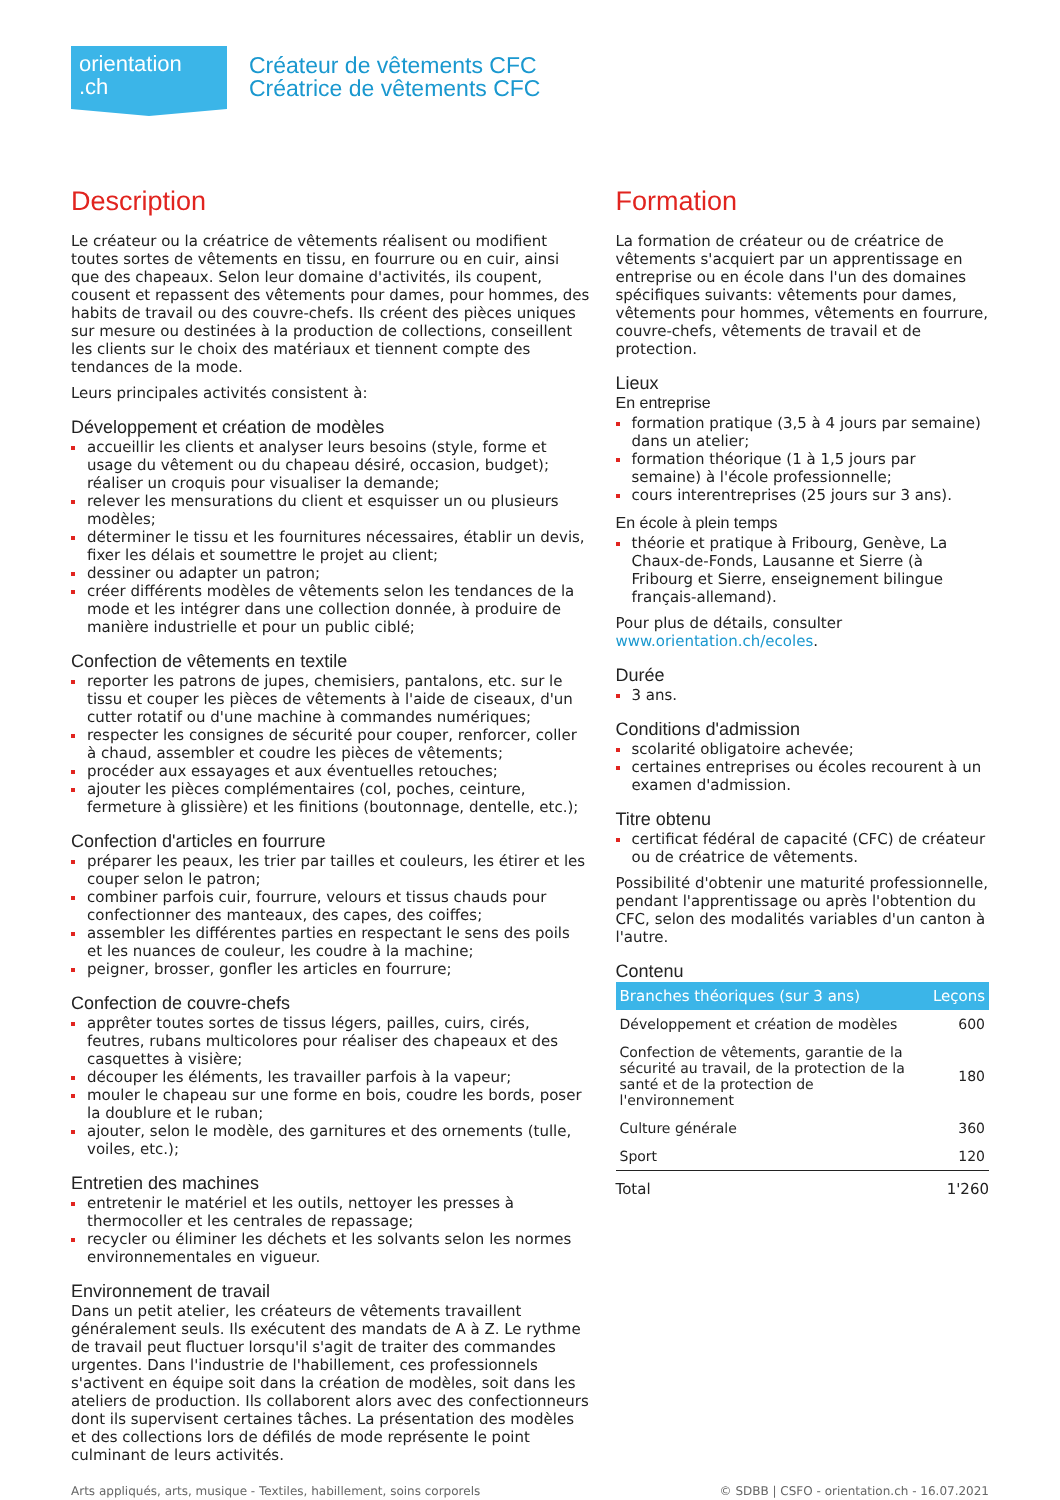orientation
.ch
Créateur de vêtements CFC
Créatrice de vêtements CFC
Description
Le créateur ou la créatrice de vêtements réalisent ou modifient toutes sortes de vêtements en tissu, en fourrure ou en cuir, ainsi que des chapeaux. Selon leur domaine d'activités, ils coupent, cousent et repassent des vêtements pour dames, pour hommes, des habits de travail ou des couvre-chefs. Ils créent des pièces uniques sur mesure ou destinées à la production de collections, conseillent les clients sur le choix des matériaux et tiennent compte des tendances de la mode.
Leurs principales activités consistent à:
Développement et création de modèles
accueillir les clients et analyser leurs besoins (style, forme et usage du vêtement ou du chapeau désiré, occasion, budget); réaliser un croquis pour visualiser la demande;
relever les mensurations du client et esquisser un ou plusieurs modèles;
déterminer le tissu et les fournitures nécessaires, établir un devis, fixer les délais et soumettre le projet au client;
dessiner ou adapter un patron;
créer différents modèles de vêtements selon les tendances de la mode et les intégrer dans une collection donnée, à produire de manière industrielle et pour un public ciblé;
Confection de vêtements en textile
reporter les patrons de jupes, chemisiers, pantalons, etc. sur le tissu et couper les pièces de vêtements à l'aide de ciseaux, d'un cutter rotatif ou d'une machine à commandes numériques;
respecter les consignes de sécurité pour couper, renforcer, coller à chaud, assembler et coudre les pièces de vêtements;
procéder aux essayages et aux éventuelles retouches;
ajouter les pièces complémentaires (col, poches, ceinture, fermeture à glissière) et les finitions (boutonnage, dentelle, etc.);
Confection d'articles en fourrure
préparer les peaux, les trier par tailles et couleurs, les étirer et les couper selon le patron;
combiner parfois cuir, fourrure, velours et tissus chauds pour confectionner des manteaux, des capes, des coiffes;
assembler les différentes parties en respectant le sens des poils et les nuances de couleur, les coudre à la machine;
peigner, brosser, gonfler les articles en fourrure;
Confection de couvre-chefs
apprêter toutes sortes de tissus légers, pailles, cuirs, cirés, feutres, rubans multicolores pour réaliser des chapeaux et des casquettes à visière;
découper les éléments, les travailler parfois à la vapeur;
mouler le chapeau sur une forme en bois, coudre les bords, poser la doublure et le ruban;
ajouter, selon le modèle, des garnitures et des ornements (tulle, voiles, etc.);
Entretien des machines
entretenir le matériel et les outils, nettoyer les presses à thermocoller et les centrales de repassage;
recycler ou éliminer les déchets et les solvants selon les normes environnementales en vigueur.
Environnement de travail
Dans un petit atelier, les créateurs de vêtements travaillent généralement seuls. Ils exécutent des mandats de A à Z. Le rythme de travail peut fluctuer lorsqu'il s'agit de traiter des commandes urgentes. Dans l'industrie de l'habillement, ces professionnels s'activent en équipe soit dans la création de modèles, soit dans les ateliers de production. Ils collaborent alors avec des confectionneurs dont ils supervisent certaines tâches. La présentation des modèles et des collections lors de défilés de mode représente le point culminant de leurs activités.
Formation
La formation de créateur ou de créatrice de vêtements s'acquiert par un apprentissage en entreprise ou en école dans l'un des domaines spécifiques suivants: vêtements pour dames, vêtements pour hommes, vêtements en fourrure, couvre-chefs, vêtements de travail et de protection.
Lieux
En entreprise
formation pratique (3,5 à 4 jours par semaine) dans un atelier;
formation théorique (1 à 1,5 jours par semaine) à l'école professionnelle;
cours interentreprises (25 jours sur 3 ans).
En école à plein temps
théorie et pratique à Fribourg, Genève, La Chaux-de-Fonds, Lausanne et Sierre (à Fribourg et Sierre, enseignement bilingue français-allemand).
Pour plus de détails, consulter www.orientation.ch/ecoles.
Durée
3 ans.
Conditions d'admission
scolarité obligatoire achevée;
certaines entreprises ou écoles recourent à un examen d'admission.
Titre obtenu
certificat fédéral de capacité (CFC) de créateur ou de créatrice de vêtements.
Possibilité d'obtenir une maturité professionnelle, pendant l'apprentissage ou après l'obtention du CFC, selon des modalités variables d'un canton à l'autre.
Contenu
| Branches théoriques (sur 3 ans) | Leçons |
| --- | --- |
| Développement et création de modèles | 600 |
| Confection de vêtements, garantie de la sécurité au travail, de la protection de la santé et de la protection de l'environnement | 180 |
| Culture générale | 360 |
| Sport | 120 |
| Total | 1'260 |
Arts appliqués, arts, musique - Textiles, habillement, soins corporels © SDBB | CSFO - orientation.ch - 16.07.2021